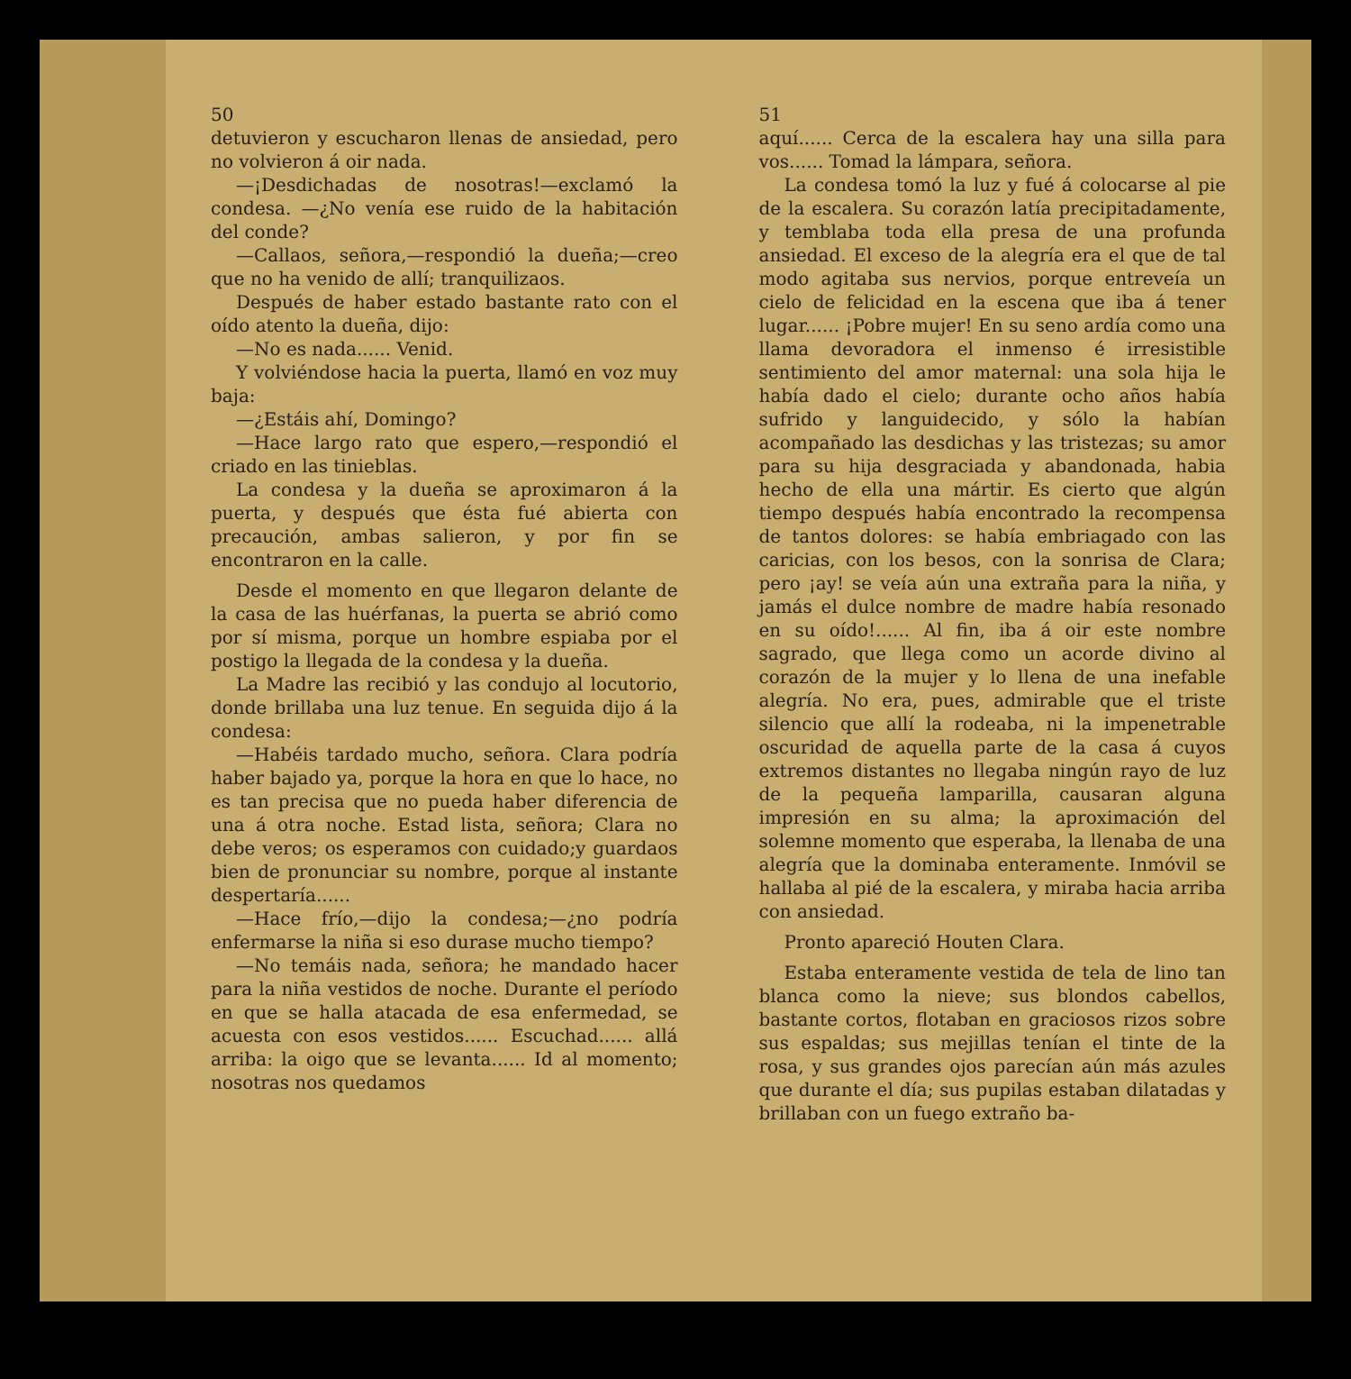50
detuvieron y escucharon llenas de ansiedad, pero no volvieron á oir nada.
—¡Desdichadas de nosotras!—exclamó la condesa. —¿No venía ese ruido de la habitación del conde?
—Callaos, señora,—respondió la dueña;—creo que no ha venido de allí; tranquilizaos.
Después de haber estado bastante rato con el oído atento la dueña, dijo:
—No es nada...... Venid.
Y volviéndose hacia la puerta, llamó en voz muy baja:
—¿Estáis ahí, Domingo?
—Hace largo rato que espero,—respondió el criado en las tinieblas.
La condesa y la dueña se aproximaron á la puerta, y después que ésta fué abierta con precaución, ambas salieron, y por fin se encontraron en la calle.
Desde el momento en que llegaron delante de la casa de las huérfanas, la puerta se abrió como por sí misma, porque un hombre espiaba por el postigo la llegada de la condesa y la dueña.
La Madre las recibió y las condujo al locutorio, donde brillaba una luz tenue. En seguida dijo á la condesa:
—Habéis tardado mucho, señora. Clara podría haber bajado ya, porque la hora en que lo hace, no es tan precisa que no pueda haber diferencia de una á otra noche. Estad lista, señora; Clara no debe veros; os esperamos con cuidado;y guardaos bien de pronunciar su nombre, porque al instante despertaría......
—Hace frío,—dijo la condesa;—¿no podría enfermarse la niña si eso durase mucho tiempo?
—No temáis nada, señora; he mandado hacer para la niña vestidos de noche. Durante el período en que se halla atacada de esa enfermedad, se acuesta con esos vestidos...... Escuchad...... allá arriba: la oigo que se levanta...... Id al momento; nosotras nos quedamos
51
aquí...... Cerca de la escalera hay una silla para vos...... Tomad la lámpara, señora.
La condesa tomó la luz y fué á colocarse al pie de la escalera. Su corazón latía precipitadamente, y temblaba toda ella presa de una profunda ansiedad. El exceso de la alegría era el que de tal modo agitaba sus nervios, porque entreveía un cielo de felicidad en la escena que iba á tener lugar...... ¡Pobre mujer! En su seno ardía como una llama devoradora el inmenso é irresistible sentimiento del amor maternal: una sola hija le había dado el cielo; durante ocho años había sufrido y languidecido, y sólo la habían acompañado las desdichas y las tristezas; su amor para su hija desgraciada y abandonada, habia hecho de ella una mártir. Es cierto que algún tiempo después había encontrado la recompensa de tantos dolores: se había embriagado con las caricias, con los besos, con la sonrisa de Clara; pero ¡ay! se veía aún una extraña para la niña, y jamás el dulce nombre de madre había resonado en su oído!...... Al fin, iba á oir este nombre sagrado, que llega como un acorde divino al corazón de la mujer y lo llena de una inefable alegría. No era, pues, admirable que el triste silencio que allí la rodeaba, ni la impenetrable oscuridad de aquella parte de la casa á cuyos extremos distantes no llegaba ningún rayo de luz de la pequeña lamparilla, causaran alguna impresión en su alma; la aproximación del solemne momento que esperaba, la llenaba de una alegría que la dominaba enteramente. Inmóvil se hallaba al pié de la escalera, y miraba hacia arriba con ansiedad.
Pronto apareció Houten Clara.
Estaba enteramente vestida de tela de lino tan blanca como la nieve; sus blondos cabellos, bastante cortos, flotaban en graciosos rizos sobre sus espaldas; sus mejillas tenían el tinte de la rosa, y sus grandes ojos parecían aún más azules que durante el día; sus pupilas estaban dilatadas y brillaban con un fuego extraño ba-